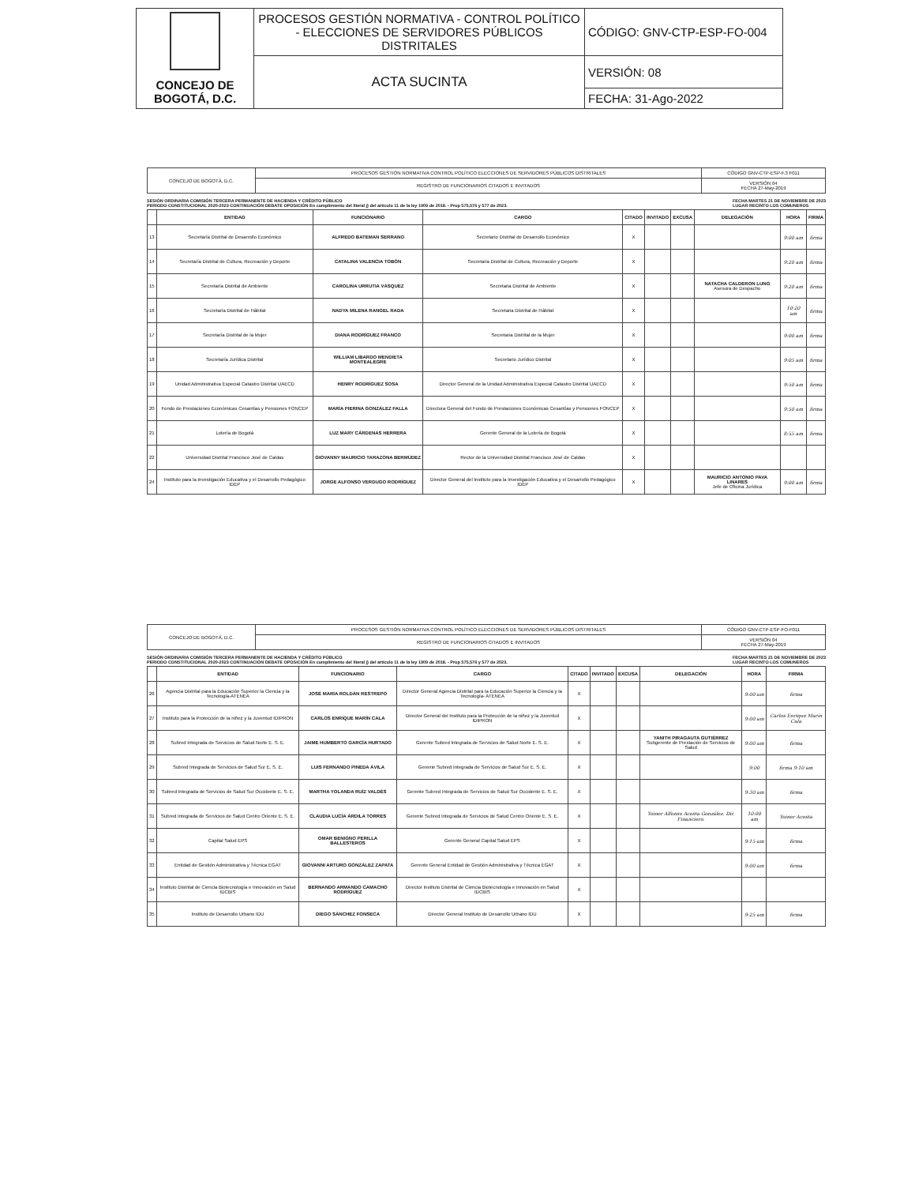| CONCEJO DE BOGOTÁ, D.C. | PROCESOS GESTIÓN NORMATIVA - CONTROL POLÍTICO - ELECCIONES DE SERVIDORES PÚBLICOS DISTRITALES | CÓDIGO: GNV-CTP-ESP-FO-004 |
| | ACTA SUCINTA | VERSIÓN: 08 |
| | | FECHA: 31-Ago-2022 |
| CONCEJO DE BOGOTÁ, D.C. | PROCESOS GESTIÓN NORMATIVA CONTROL POLÍTICO ELECCIONES DE SERVIDORES PÚBLICOS DISTRITALES | CÓDIGO GNV-CTP-ESP-F.3 F011 |
| | REGISTRO DE FUNCIONARIOS CITADOS E INVITADOS | VERSIÓN 04 FECHA 27-May-2019 |
SESIÓN ORDINARIA COMISIÓN TERCERA PERMANENTE DE HACIENDA Y CRÉDITO PÚBLICO
PERIODO CONSTITUCIONAL 2020-2023 CONTINUACIÓN DEBATE OPOSICIÓN En cumplimiento del literal j) del artículo 11 de la ley 1909 de 2018. - Prop 575,576 y 577 de 2023. FECHA MARTES 21 DE NOVIEMBRE DE 2023
LUGAR RECINTO LOS COMUNEROS
| | ENTIDAD | FUNCIONARIO | CARGO | CITADO | INVITADO | EXCUSA | DELEGACIÓN | HORA | FIRMA |
| --- | --- | --- | --- | --- | --- | --- | --- | --- | --- |
| 13 | Secretaría Distrital de Desarrollo Económico | ALFREDO BATEMAN SERRANO | Secretario Distrital de Desarrollo Económico | X | | | | 9:00 am | firma |
| 14 | Secretaría Distrital de Cultura, Recreación y Deporte | CATALINA VALENCIA TOBÓN | Secretaria Distrital de Cultura, Recreación y Deporte | X | | | | 9:20 am | firma |
| 15 | Secretaría Distrital de Ambiente | CAROLINA URRUTIA VÁSQUEZ | Secretaria Distrital de Ambiente | X | | | NATACHA CALDERON LUNG Asesora de Despacho | 9:20 am | firma |
| 16 | Secretaría Distrital de Hábitat | NADYA MILENA RANGEL RADA | Secretaria Distrital de Hábitat | X | | | | 10:20 am | firma |
| 17 | Secretaría Distrital de la Mujer | DIANA RODRÍGUEZ FRANCO | Secretaria Distrital de la Mujer | X | | | | 9:00 am | firma |
| 18 | Secretaría Jurídica Distrital | WILLIAM LIBARDO MENDIETA MONTEALEGRE | Secretario Jurídico Distrital | X | | | | 9:05 am | firma |
| 19 | Unidad Administrativa Especial Catastro Distrital UAECD | HENRY RODRÍGUEZ SOSA | Director General de la Unidad Administrativa Especial Catastro Distrital UAECD | X | | | | 9:50 am | firma |
| 20 | Fondo de Prestaciones Económicas Cesantías y Pensiones FONCEP | MARÍA PIERINA GONZÁLEZ FALLA | Directora General del Fondo de Prestaciones Económicas Cesantías y Pensiones FONCEP | X | | | | 9:50 am | firma |
| 21 | Lotería de Bogotá | LUZ MARY CÁRDENAS HERRERA | Gerente General de la Lotería de Bogotá | X | | | | 8:55 am | firma |
| 22 | Universidad Distrital Francisco José de Caldas | GIOVANNY MAURICIO TARAZONA BERMÚDEZ | Rector de la Universidad Distrital Francisco José de Caldas | X | | | | | |
| 24 | Instituto para la Investigación Educativa y el Desarrollo Pedagógico IDEP | JORGE ALFONSO VERDUGO RODRÍGUEZ | Director General del Instituto para la Investigación Educativa y el Desarrollo Pedagógico IDEP | X | | | MAURICIO ANTONIO PAVA LINARES Jefe de Oficina Jurídica | 9:00 am | firma |
| CONCEJO DE BOGOTÁ, D.C. | PROCESOS GESTIÓN NORMATIVA CONTROL POLÍTICO ELECCIONES DE SERVIDORES PÚBLICOS DISTRITALES | CÓDIGO GNV-CTP-ESP-FO-F011 |
| | REGISTRO DE FUNCIONARIOS CITADOS E INVITADOS | VERSIÓN 04 FECHA 27-May-2019 |
SESIÓN ORDINARIA COMISIÓN TERCERA PERMANENTE DE HACIENDA Y CRÉDITO PÚBLICO
PERIODO CONSTITUCIONAL 2020-2023 CONTINUACIÓN DEBATE OPOSICIÓN En cumplimiento del literal j) del artículo 11 de la ley 1909 de 2018. - Prop 575,576 y 577 de 2023. FECHA MARTES 21 DE NOVIEMBRE DE 2023
LUGAR RECINTO LOS COMUNEROS
| | ENTIDAD | FUNCIONARIO | CARGO | CITADO | INVITADO | EXCUSA | DELEGACIÓN | HORA | FIRMA |
| --- | --- | --- | --- | --- | --- | --- | --- | --- | --- |
| 26 | Agencia Distrital para la Educación Superior la Ciencia y la Tecnología-ATENEA | JOSÉ MARÍA ROLDÁN RESTREPO | Director General Agencia Distrital para la Educación Superior la Ciencia y la Tecnología- ATENEA | X | | | | 9:00 am | firma |
| 27 | Instituto para la Protección de la niñez y la Juventud IDIPRON | CARLOS ENRIQUE MARÍN CALA | Director General del Instituto para la Protección de la niñez y la Juventud IDIPRON | X | | | | 9:00 am | Carlos Enrique Marín Cala |
| 28 | Subred Integrada de Servicios de Salud Norte E. S. E. | JAIME HUMBERTO GARCÍA HURTADO | Gerente Subred Integrada de Servicios de Salud Norte E. S. E. | X | | | YANITH PIRAGAUTA GUTIÉRREZ Subgerente de Prestación de Servicios de Salud | 9:00 am | firma |
| 29 | Subred Integrada de Servicios de Salud Sur E. S. E. | LUIS FERNANDO PINEDA ÁVILA | Gerente Subred Integrada de Servicios de Salud Sur E. S. E. | X | | | | 9:00 | firma 9:10 am |
| 30 | Subred Integrada de Servicios de Salud Sur Occidente E. S. E. | MARTHA YOLANDA RUÍZ VALDÉS | Gerente Subred Integrada de Servicios de Salud Sur Occidente E. S. E. | X | | | | 9:30 am | firma |
| 31 | Subred Integrada de Servicios de Salud Centro Oriente E. S. E. | CLAUDIA LUCÍA ÁRDILA TORRES | Gerente Subred Integrada de Servicios de Salud Centro Oriente E. S. E. | X | | | Yoiner Alfonso Acosta González. Dir. Financiero. | 10:00 am | Yoiner Acosta |
| 32 | Capital Salud EPS | OMAR BENIGNO PERILLA BALLESTEROS | Gerente General Capital Salud EPS | X | | | | 9:15 am | firma |
| 33 | Entidad de Gestión Administrativa y Técnica EGAT | GIOVANNI ARTURO GONZÁLEZ ZAPATA | Gerente General Entidad de Gestión Administrativa y Técnica EGAT | X | | | | 9:00 am | firma |
| 34 | Instituto Distrital de Ciencia Biotecnología e Innovación en Salud IDCBIS | BERNANDO ARMANDO CAMACHO RODRÍGUEZ | Director Instituto Distrital de Ciencia Biotecnología e Innovación en Salud IDCBIS | X | | | | | |
| 35 | Instituto de Desarrollo Urbano IDU | DIEGO SÁNCHEZ FONSECA | Director General Instituto de Desarrollo Urbano IDU | X | | | | 9:25 am | firma |